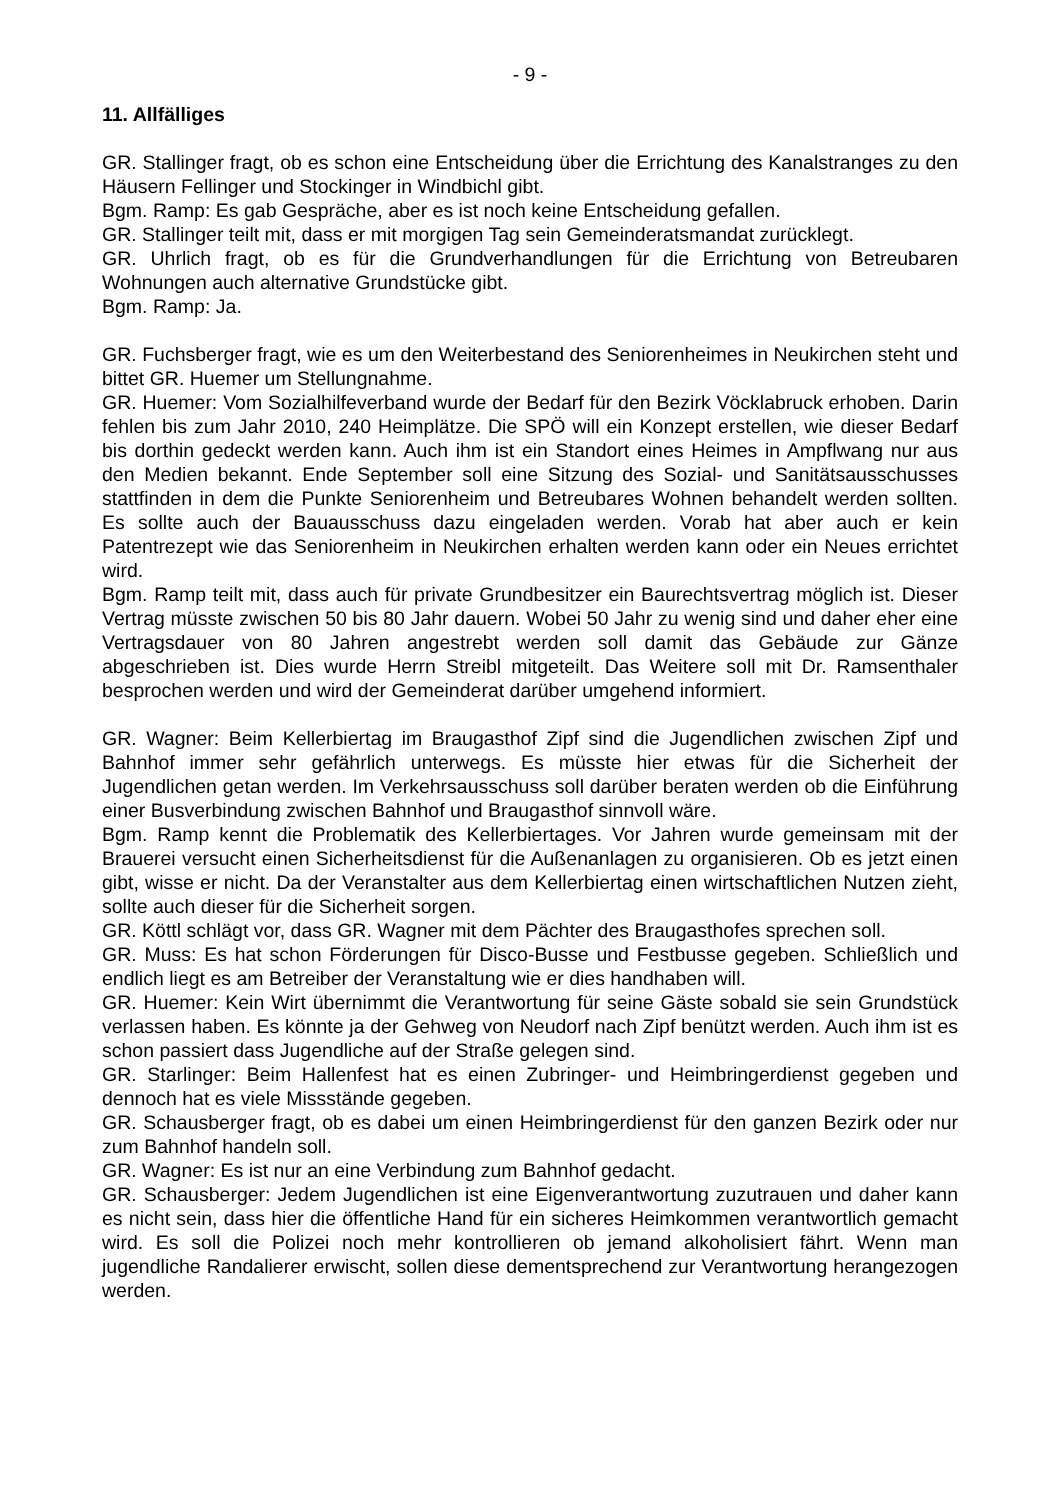- 9 -
11. Allfälliges
GR. Stallinger fragt, ob es schon eine Entscheidung über die Errichtung des Kanalstranges zu den Häusern Fellinger und Stockinger in Windbichl gibt.
Bgm. Ramp: Es gab Gespräche, aber es ist noch keine Entscheidung gefallen.
GR. Stallinger teilt mit, dass er mit morgigen Tag sein Gemeinderatsmandat zurücklegt.
GR. Uhrlich fragt, ob es für die Grundverhandlungen für die Errichtung von Betreubaren Wohnungen auch alternative Grundstücke gibt.
Bgm. Ramp: Ja.
GR. Fuchsberger fragt, wie es um den Weiterbestand des Seniorenheimes in Neukirchen steht und bittet GR. Huemer um Stellungnahme.
GR. Huemer: Vom Sozialhilfeverband wurde der Bedarf für den Bezirk Vöcklabruck erhoben. Darin fehlen bis zum Jahr 2010, 240 Heimplätze. Die SPÖ will ein Konzept erstellen, wie dieser Bedarf bis dorthin gedeckt werden kann. Auch ihm ist ein Standort eines Heimes in Ampflwang nur aus den Medien bekannt. Ende September soll eine Sitzung des Sozial- und Sanitätsausschusses stattfinden in dem die Punkte Seniorenheim und Betreubares Wohnen behandelt werden sollten. Es sollte auch der Bauausschuss dazu eingeladen werden. Vorab hat aber auch er kein Patentrezept wie das Seniorenheim in Neukirchen erhalten werden kann oder ein Neues errichtet wird.
Bgm. Ramp teilt mit, dass auch für private Grundbesitzer ein Baurechtsvertrag möglich ist. Dieser Vertrag müsste zwischen 50 bis 80 Jahr dauern. Wobei 50 Jahr zu wenig sind und daher eher eine Vertragsdauer von 80 Jahren angestrebt werden soll damit das Gebäude zur Gänze abgeschrieben ist. Dies wurde Herrn Streibl mitgeteilt. Das Weitere soll mit Dr. Ramsenthaler besprochen werden und wird der Gemeinderat darüber umgehend informiert.
GR. Wagner: Beim Kellerbiertag im Braugasthof Zipf sind die Jugendlichen zwischen Zipf und Bahnhof immer sehr gefährlich unterwegs. Es müsste hier etwas für die Sicherheit der Jugendlichen getan werden. Im Verkehrsausschuss soll darüber beraten werden ob die Einführung einer Busverbindung zwischen Bahnhof und Braugasthof sinnvoll wäre.
Bgm. Ramp kennt die Problematik des Kellerbiertages. Vor Jahren wurde gemeinsam mit der Brauerei versucht einen Sicherheitsdienst für die Außenanlagen zu organisieren. Ob es jetzt einen gibt, wisse er nicht. Da der Veranstalter aus dem Kellerbiertag einen wirtschaftlichen Nutzen zieht, sollte auch dieser für die Sicherheit sorgen.
GR. Köttl schlägt vor, dass GR. Wagner mit dem Pächter des Braugasthofes sprechen soll.
GR. Muss: Es hat schon Förderungen für Disco-Busse und Festbusse gegeben. Schließlich und endlich liegt es am Betreiber der Veranstaltung wie er dies handhaben will.
GR. Huemer: Kein Wirt übernimmt die Verantwortung für seine Gäste sobald sie sein Grundstück verlassen haben. Es könnte ja der Gehweg von Neudorf nach Zipf benützt werden. Auch ihm ist es schon passiert dass Jugendliche auf der Straße gelegen sind.
GR. Starlinger: Beim Hallenfest hat es einen Zubringer- und Heimbringerdienst gegeben und dennoch hat es viele Missstände gegeben.
GR. Schausberger fragt, ob es dabei um einen Heimbringerdienst für den ganzen Bezirk oder nur zum Bahnhof handeln soll.
GR. Wagner: Es ist nur an eine Verbindung zum Bahnhof gedacht.
GR. Schausberger: Jedem Jugendlichen ist eine Eigenverantwortung zuzutrauen und daher kann es nicht sein, dass hier die öffentliche Hand für ein sicheres Heimkommen verantwortlich gemacht wird. Es soll die Polizei noch mehr kontrollieren ob jemand alkoholisiert fährt. Wenn man jugendliche Randalierer erwischt, sollen diese dementsprechend zur Verantwortung herangezogen werden.